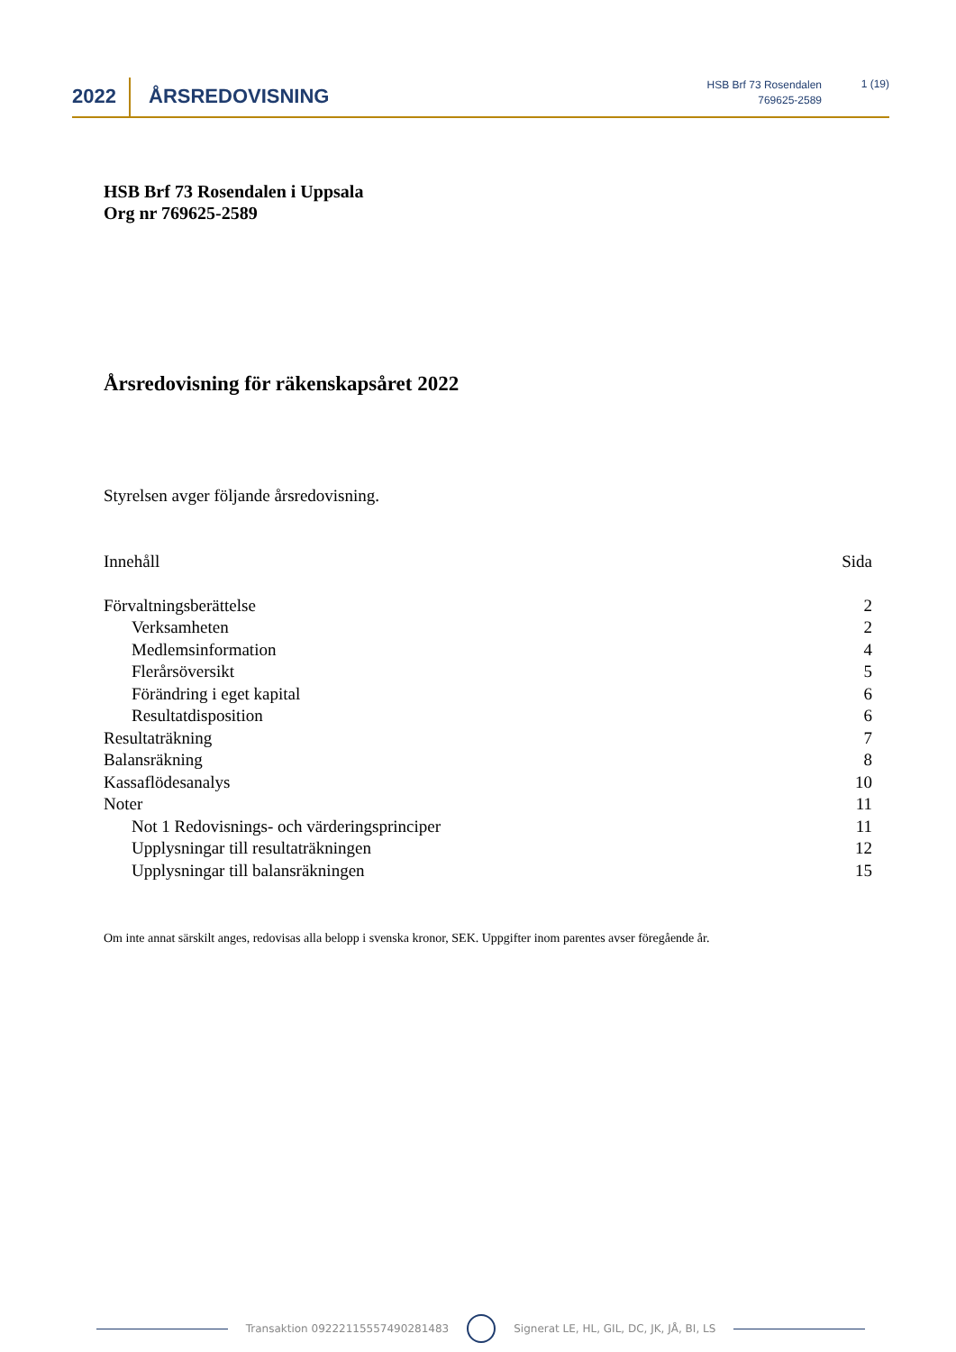2022 ÅRSREDOVISNING
HSB Brf 73 Rosendalen
769625-2589
1 (19)
HSB Brf 73 Rosendalen i Uppsala
Org nr 769625-2589
Årsredovisning för räkenskapsåret 2022
Styrelsen avger följande årsredovisning.
Innehåll Sida
Förvaltningsberättelse 2
Verksamheten 2
Medlemsinformation 4
Flerårsöversikt 5
Förändring i eget kapital 6
Resultatdisposition 6
Resultaträkning 7
Balansräkning 8
Kassaflödesanalys 10
Noter 11
Not 1 Redovisnings- och värderingsprinciper 11
Upplysningar till resultaträkningen 12
Upplysningar till balansräkningen 15
Om inte annat särskilt anges, redovisas alla belopp i svenska kronor, SEK. Uppgifter inom parentes avser föregående år.
Transaktion 09222115557490281483 Signerat LE, HL, GIL, DC, JK, JÅ, BI, LS